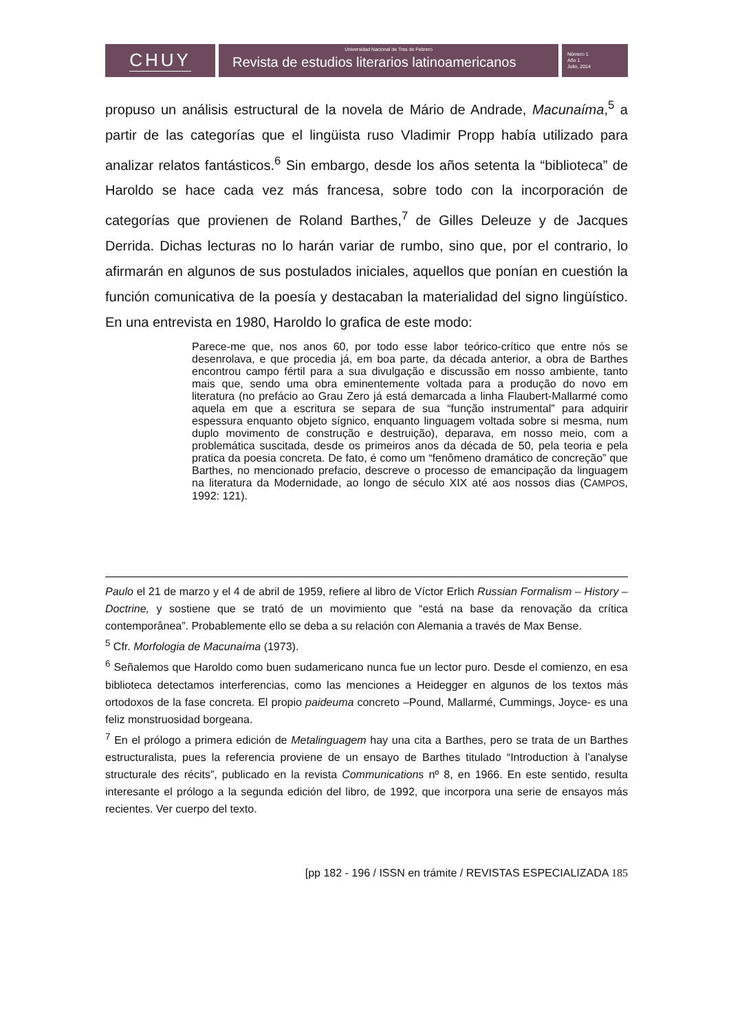CHUY
Universidad Nacional de Tres de Febrero
Revista de estudios literarios latinoamericanos
Número 1
Año 1
Julio, 2014
propuso un análisis estructural de la novela de Mário de Andrade, Macunaíma,<sup>5</sup> a partir de las categorías que el lingüista ruso Vladimir Propp había utilizado para analizar relatos fantásticos.<sup>6</sup> Sin embargo, desde los años setenta la “biblioteca” de Haroldo se hace cada vez más francesa, sobre todo con la incorporación de categorías que provienen de Roland Barthes,<sup>7</sup> de Gilles Deleuze y de Jacques Derrida. Dichas lecturas no lo harán variar de rumbo, sino que, por el contrario, lo afirmarán en algunos de sus postulados iniciales, aquellos que ponían en cuestión la función comunicativa de la poesía y destacaban la materialidad del signo lingüístico. En una entrevista en 1980, Haroldo lo grafica de este modo:
Parece-me que, nos anos 60, por todo esse labor teórico-crítico que entre nós se desenrolava, e que procedia já, em boa parte, da década anterior, a obra de Barthes encontrou campo fértil para a sua divulgação e discussão em nosso ambiente, tanto mais que, sendo uma obra eminentemente voltada para a produção do novo em literatura (no prefácio ao Grau Zero já está demarcada a linha Flaubert-Mallarmé como aquela em que a escritura se separa de sua “função instrumental” para adquirir espessura enquanto objeto sígnico, enquanto linguagem voltada sobre si mesma, num duplo movimento de construção e destruição), deparava, em nosso meio, com a problemática suscitada, desde os primeiros anos da década de 50, pela teoria e pela pratica da poesia concreta. De fato, é como um “fenômeno dramático de concreção” que Barthes, no mencionado prefacio, descreve o processo de emancipação da linguagem na literatura da Modernidade, ao longo de século XIX até aos nossos dias (CAMPOS, 1992: 121).
Paulo el 21 de marzo y el 4 de abril de 1959, refiere al libro de Víctor Erlich Russian Formalism – History – Doctrine, y sostiene que se trató de un movimiento que “está na base da renovação da crítica contemporânea”. Probablemente ello se deba a su relación con Alemania a través de Max Bense.
<sup>5</sup> Cfr. Morfologia de Macunaíma (1973).
<sup>6</sup> Señalemos que Haroldo como buen sudamericano nunca fue un lector puro. Desde el comienzo, en esa biblioteca detectamos interferencias, como las menciones a Heidegger en algunos de los textos más ortodoxos de la fase concreta. El propio paideuma concreto –Pound, Mallarmé, Cummings, Joyce- es una feliz monstruosidad borgeana.
<sup>7</sup> En el prólogo a primera edición de Metalinguagem hay una cita a Barthes, pero se trata de un Barthes estructuralista, pues la referencia proviene de un ensayo de Barthes titulado “Introduction à l’analyse structurale des récits”, publicado en la revista Communications nº 8, en 1966. En este sentido, resulta interesante el prólogo a la segunda edición del libro, de 1992, que incorpora una serie de ensayos más recientes. Ver cuerpo del texto.
[pp 182 - 196 / ISSN en trámite / REVISTAS ESPECIALIZADA 185